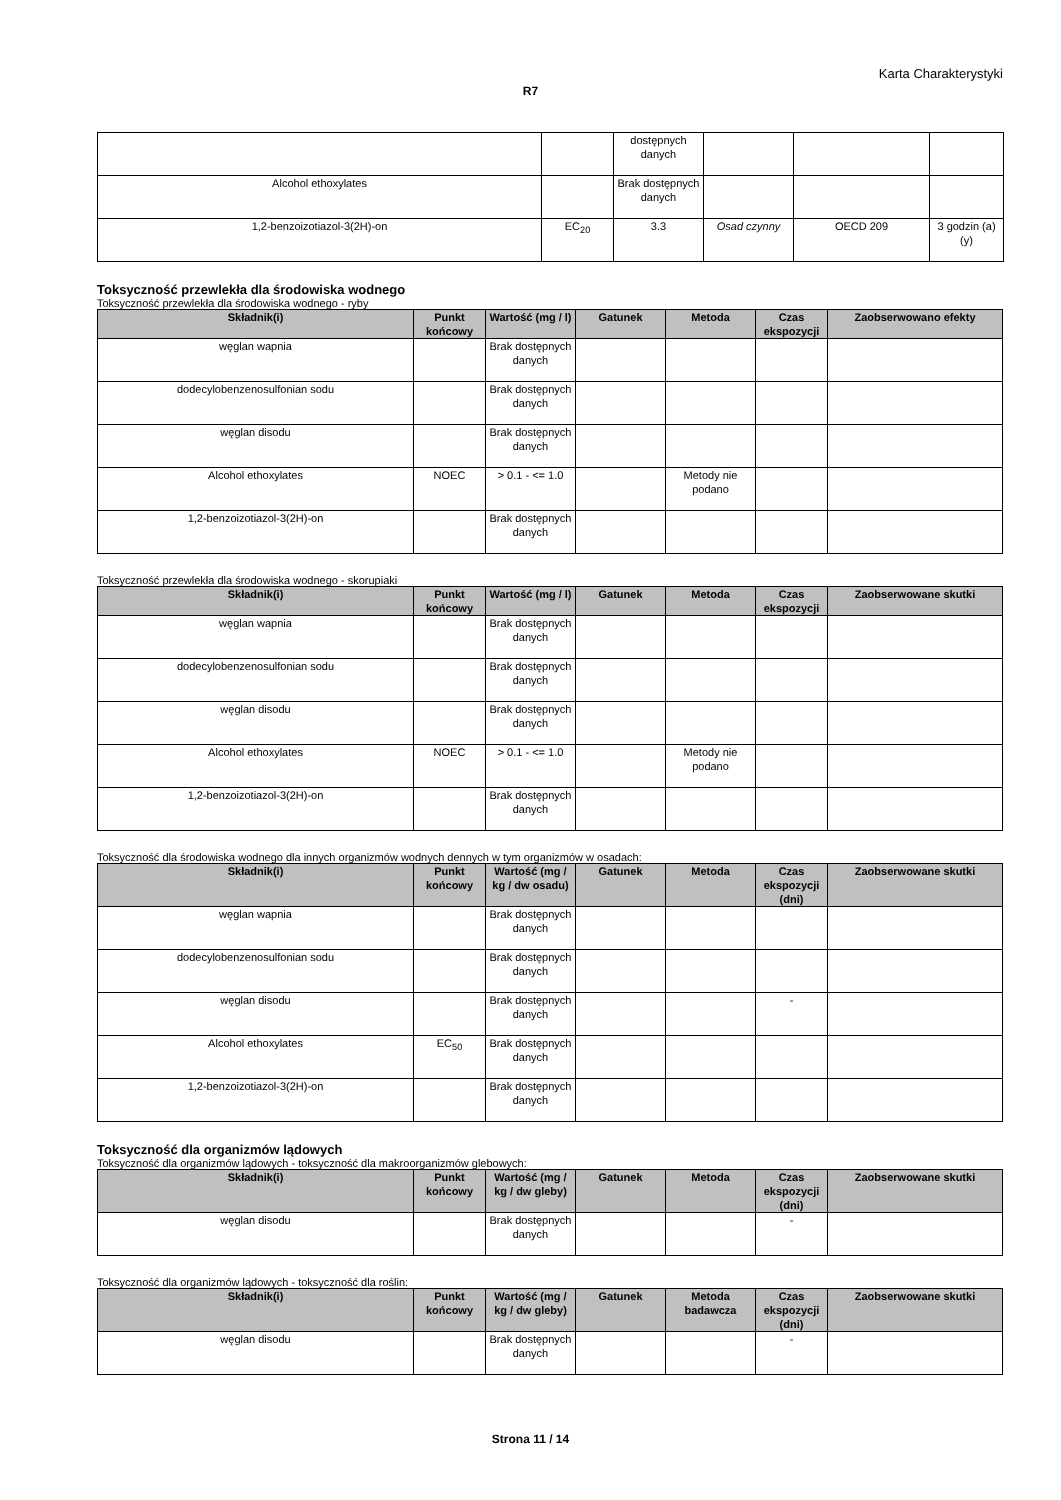Karta Charakterystyki
R7
| | | dostępnych danych | | | |
| Alcohol ethoxylates | | Brak dostępnych danych | | | |
| 1,2-benzoizotiazol-3(2H)-on | EC<sub>20</sub> | 3.3 | Osad czynny | OECD 209 | 3 godzin (a) (y) |
Toksyczność przewlekła dla środowiska wodnego
Toksyczność przewlekła dla środowiska wodnego - ryby
| Składnik(i) | Punkt końcowy | Wartość (mg / l) | Gatunek | Metoda | Czas ekspozycji | Zaobserwowano efekty |
| --- | --- | --- | --- | --- | --- | --- |
| węglan wapnia | | Brak dostępnych danych | | | | |
| dodecylobenzenosulfonian sodu | | Brak dostępnych danych | | | | |
| węglan disodu | | Brak dostępnych danych | | | | |
| Alcohol ethoxylates | NOEC | > 0.1 - <= 1.0 | | Metody nie podano | | |
| 1,2-benzoizotiazol-3(2H)-on | | Brak dostępnych danych | | | | |
Toksyczność przewlekła dla środowiska wodnego - skorupiaki
| Składnik(i) | Punkt końcowy | Wartość (mg / l) | Gatunek | Metoda | Czas ekspozycji | Zaobserwowane skutki |
| --- | --- | --- | --- | --- | --- | --- |
| węglan wapnia | | Brak dostępnych danych | | | | |
| dodecylobenzenosulfonian sodu | | Brak dostępnych danych | | | | |
| węglan disodu | | Brak dostępnych danych | | | | |
| Alcohol ethoxylates | NOEC | > 0.1 - <= 1.0 | | Metody nie podano | | |
| 1,2-benzoizotiazol-3(2H)-on | | Brak dostępnych danych | | | | |
Toksyczność dla środowiska wodnego dla innych organizmów wodnych dennych w tym organizmów w osadach:
| Składnik(i) | Punkt końcowy | Wartość (mg / kg / dw osadu) | Gatunek | Metoda | Czas ekspozycji (dni) | Zaobserwowane skutki |
| --- | --- | --- | --- | --- | --- | --- |
| węglan wapnia | | Brak dostępnych danych | | | | |
| dodecylobenzenosulfonian sodu | | Brak dostępnych danych | | | | |
| węglan disodu | | Brak dostępnych danych | | | - | |
| Alcohol ethoxylates | EC<sub>50</sub> | Brak dostępnych danych | | | | |
| 1,2-benzoizotiazol-3(2H)-on | | Brak dostępnych danych | | | | |
Toksyczność dla organizmów lądowych
Toksyczność dla organizmów lądowych - toksyczność dla makroorganizmów glebowych:
| Składnik(i) | Punkt końcowy | Wartość (mg / kg / dw gleby) | Gatunek | Metoda | Czas ekspozycji (dni) | Zaobserwowane skutki |
| --- | --- | --- | --- | --- | --- | --- |
| węglan disodu | | Brak dostępnych danych | | | - | |
Toksyczność dla organizmów lądowych - toksyczność dla roślin:
| Składnik(i) | Punkt końcowy | Wartość (mg / kg / dw gleby) | Gatunek | Metoda badawcza | Czas ekspozycji (dni) | Zaobserwowane skutki |
| --- | --- | --- | --- | --- | --- | --- |
| węglan disodu | | Brak dostępnych danych | | | - | |
Strona 11 / 14